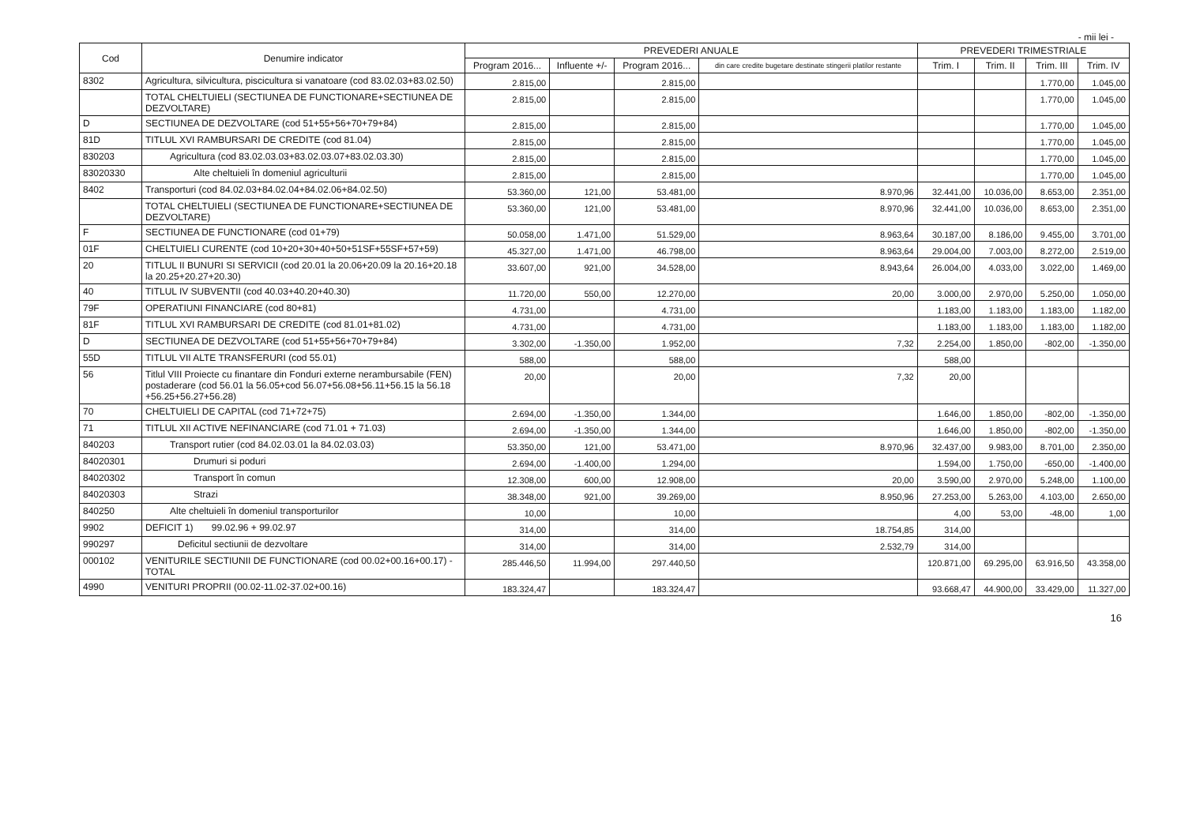- mii lei -
| Cod | Denumire indicator | PREVEDERI ANUALE | | | | PREVEDERI TRIMESTRIALE | | | |
| --- | --- | --- | --- | --- | --- | --- | --- | --- | --- |
| | | Program 2016... | Influente +/- | Program 2016... | din care credite bugetare destinate stingerii platilor restante | Trim. I | Trim. II | Trim. III | Trim. IV |
| 8302 | Agricultura, silvicultura, piscicultura si vanatoare (cod 83.02.03+83.02.50) | 2.815,00 | | 2.815,00 | | | | 1.770,00 | 1.045,00 |
| | TOTAL CHELTUIELI (SECTIUNEA DE FUNCTIONARE+SECTIUNEA DE DEZVOLTARE) | 2.815,00 | | 2.815,00 | | | | 1.770,00 | 1.045,00 |
| D | SECTIUNEA DE DEZVOLTARE (cod 51+55+56+70+79+84) | 2.815,00 | | 2.815,00 | | | | 1.770,00 | 1.045,00 |
| 81D | TITLUL XVI RAMBURSARI DE CREDITE (cod 81.04) | 2.815,00 | | 2.815,00 | | | | 1.770,00 | 1.045,00 |
| 830203 | Agricultura (cod 83.02.03.03+83.02.03.07+83.02.03.30) | 2.815,00 | | 2.815,00 | | | | 1.770,00 | 1.045,00 |
| 83020330 | Alte cheltuieli în domeniul agriculturii | 2.815,00 | | 2.815,00 | | | | 1.770,00 | 1.045,00 |
| 8402 | Transporturi (cod 84.02.03+84.02.04+84.02.06+84.02.50) | 53.360,00 | 121,00 | 53.481,00 | 8.970,96 | 32.441,00 | 10.036,00 | 8.653,00 | 2.351,00 |
| | TOTAL CHELTUIELI (SECTIUNEA DE FUNCTIONARE+SECTIUNEA DE DEZVOLTARE) | 53.360,00 | 121,00 | 53.481,00 | 8.970,96 | 32.441,00 | 10.036,00 | 8.653,00 | 2.351,00 |
| F | SECTIUNEA DE FUNCTIONARE (cod 01+79) | 50.058,00 | 1.471,00 | 51.529,00 | 8.963,64 | 30.187,00 | 8.186,00 | 9.455,00 | 3.701,00 |
| 01F | CHELTUIELI CURENTE (cod 10+20+30+40+50+51SF+55SF+57+59) | 45.327,00 | 1.471,00 | 46.798,00 | 8.963,64 | 29.004,00 | 7.003,00 | 8.272,00 | 2.519,00 |
| 20 | TITLUL II BUNURI SI SERVICII (cod 20.01 la 20.06+20.09 la 20.16+20.18 la 20.25+20.27+20.30) | 33.607,00 | 921,00 | 34.528,00 | 8.943,64 | 26.004,00 | 4.033,00 | 3.022,00 | 1.469,00 |
| 40 | TITLUL IV SUBVENTII (cod 40.03+40.20+40.30) | 11.720,00 | 550,00 | 12.270,00 | 20,00 | 3.000,00 | 2.970,00 | 5.250,00 | 1.050,00 |
| 79F | OPERATIUNI FINANCIARE (cod 80+81) | 4.731,00 | | 4.731,00 | | 1.183,00 | 1.183,00 | 1.183,00 | 1.182,00 |
| 81F | TITLUL XVI RAMBURSARI DE CREDITE (cod 81.01+81.02) | 4.731,00 | | 4.731,00 | | 1.183,00 | 1.183,00 | 1.183,00 | 1.182,00 |
| D | SECTIUNEA DE DEZVOLTARE (cod 51+55+56+70+79+84) | 3.302,00 | -1.350,00 | 1.952,00 | 7,32 | 2.254,00 | 1.850,00 | -802,00 | -1.350,00 |
| 55D | TITLUL VII ALTE TRANSFERURI (cod 55.01) | 588,00 | | 588,00 | | 588,00 | | | |
| 56 | Titlul VIII Proiecte cu finantare din Fonduri externe nerambursabile (FEN) postaderare (cod 56.01 la 56.05+cod 56.07+56.08+56.11+56.15 la 56.18 +56.25+56.27+56.28) | 20,00 | | 20,00 | 7,32 | 20,00 | | | |
| 70 | CHELTUIELI DE CAPITAL (cod 71+72+75) | 2.694,00 | -1.350,00 | 1.344,00 | | 1.646,00 | 1.850,00 | -802,00 | -1.350,00 |
| 71 | TITLUL XII ACTIVE NEFINANCIARE (cod 71.01 + 71.03) | 2.694,00 | -1.350,00 | 1.344,00 | | 1.646,00 | 1.850,00 | -802,00 | -1.350,00 |
| 840203 | Transport rutier (cod 84.02.03.01 la 84.02.03.03) | 53.350,00 | 121,00 | 53.471,00 | 8.970,96 | 32.437,00 | 9.983,00 | 8.701,00 | 2.350,00 |
| 84020301 | Drumuri si poduri | 2.694,00 | -1.400,00 | 1.294,00 | | 1.594,00 | 1.750,00 | -650,00 | -1.400,00 |
| 84020302 | Transport în comun | 12.308,00 | 600,00 | 12.908,00 | 20,00 | 3.590,00 | 2.970,00 | 5.248,00 | 1.100,00 |
| 84020303 | Strazi | 38.348,00 | 921,00 | 39.269,00 | 8.950,96 | 27.253,00 | 5.263,00 | 4.103,00 | 2.650,00 |
| 840250 | Alte cheltuieli în domeniul transporturilor | 10,00 | | 10,00 | | 4,00 | 53,00 | -48,00 | 1,00 |
| 9902 | DEFICIT 1) 99.02.96 + 99.02.97 | 314,00 | | 314,00 | 18.754,85 | 314,00 | | | |
| 990297 | Deficitul sectiunii de dezvoltare | 314,00 | | 314,00 | 2.532,79 | 314,00 | | | |
| 000102 | VENITURILE SECTIUNII DE FUNCTIONARE (cod 00.02+00.16+00.17) - TOTAL | 285.446,50 | 11.994,00 | 297.440,50 | | 120.871,00 | 69.295,00 | 63.916,50 | 43.358,00 |
| 4990 | VENITURI PROPRII (00.02-11.02-37.02+00.16) | 183.324,47 | | 183.324,47 | | 93.668,47 | 44.900,00 | 33.429,00 | 11.327,00 |
16